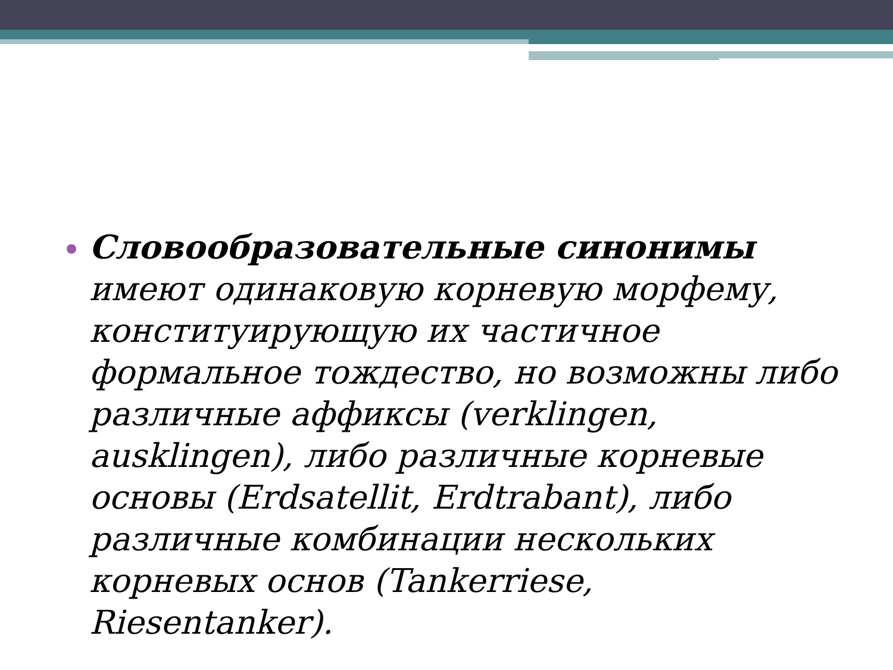Словообразовательные синонимы имеют одинаковую корневую морфему, конституирующую их частичное формальное тождество, но возможны либо различные аффиксы (verklingen, ausklingen), либо различные корневые основы (Erdsatellit, Erdtrabant), либо различные комбинации нескольких корневых основ (Tankerriese, Riesentanker).